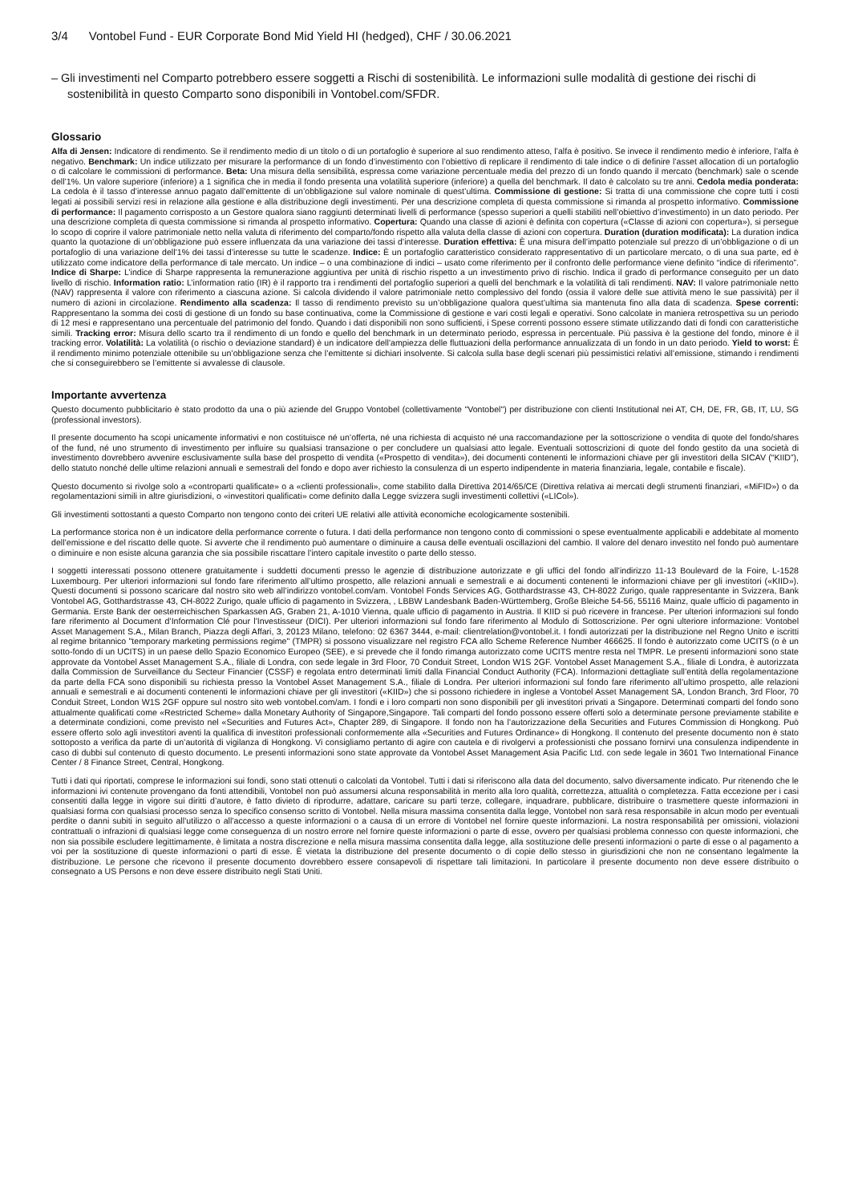3/4 Vontobel Fund - EUR Corporate Bond Mid Yield HI (hedged), CHF / 30.06.2021
– Gli investimenti nel Comparto potrebbero essere soggetti a Rischi di sostenibilità. Le informazioni sulle modalità di gestione dei rischi di sostenibilità in questo Comparto sono disponibili in Vontobel.com/SFDR.
Glossario
Alfa di Jensen: Indicatore di rendimento. Se il rendimento medio di un titolo o di un portafoglio è superiore al suo rendimento atteso, l’alfa è positivo. Se invece il rendimento medio è inferiore, l’alfa è negativo. Benchmark: Un indice utilizzato per misurare la performance di un fondo d’investimento con l’obiettivo di replicare il rendimento di tale indice o di definire l’asset allocation di un portafoglio o di calcolare le commissioni di performance. Beta: Una misura della sensibilità, espressa come variazione percentuale media del prezzo di un fondo quando il mercato (benchmark) sale o scende dell’1%. Un valore superiore (inferiore) a 1 significa che in media il fondo presenta una volatilità superiore (inferiore) a quella del benchmark. Il dato è calcolato su tre anni. Cedola media ponderata: La cedola è il tasso d’interesse annuo pagato dall’emittente di un’obbligazione sul valore nominale di quest’ultima. Commissione di gestione: Si tratta di una commissione che copre tutti i costi legati ai possibili servizi resi in relazione alla gestione e alla distribuzione degli investimenti. Per una descrizione completa di questa commissione si rimanda al prospetto informativo. Commissione di performance: Il pagamento corrisposto a un Gestore qualora siano raggiunti determinati livelli di performance (spesso superiori a quelli stabiliti nell’obiettivo d’investimento) in un dato periodo. Per una descrizione completa di questa commissione si rimanda al prospetto informativo. Copertura: Quando una classe di azioni è definita con copertura («Classe di azioni con copertura»), si persegue lo scopo di coprire il valore patrimoniale netto nella valuta di riferimento del comparto/fondo rispetto alla valuta della classe di azioni con copertura. Duration (duration modificata): La duration indica quanto la quotazione di un’obbligazione può essere influenzata da una variazione dei tassi d’interesse. Duration effettiva: È una misura dell’impatto potenziale sul prezzo di un’obbligazione o di un portafoglio di una variazione dell’1% dei tassi d’interesse su tutte le scadenze. Indice: È un portafoglio caratteristico considerato rappresentativo di un particolare mercato, o di una sua parte, ed è utilizzato come indicatore della performance di tale mercato. Un indice – o una combinazione di indici – usato come riferimento per il confronto delle performance viene definito “indice di riferimento”. Indice di Sharpe: L’indice di Sharpe rappresenta la remunerazione aggiuntiva per unità di rischio rispetto a un investimento privo di rischio. Indica il grado di performance conseguito per un dato livello di rischio. Information ratio: L’information ratio (IR) è il rapporto tra i rendimenti del portafoglio superiori a quelli del benchmark e la volatilità di tali rendimenti. NAV: Il valore patrimoniale netto (NAV) rappresenta il valore con riferimento a ciascuna azione. Si calcola dividendo il valore patrimoniale netto complessivo del fondo (ossia il valore delle sue attività meno le sue passività) per il numero di azioni in circolazione. Rendimento alla scadenza: Il tasso di rendimento previsto su un’obbligazione qualora quest’ultima sia mantenuta fino alla data di scadenza. Spese correnti: Rappresentano la somma dei costi di gestione di un fondo su base continuativa, come la Commissione di gestione e vari costi legali e operativi. Sono calcolate in maniera retrospettiva su un periodo di 12 mesi e rappresentano una percentuale del patrimonio del fondo. Quando i dati disponibili non sono sufficienti, i Spese correnti possono essere stimate utilizzando dati di fondi con caratteristiche simili. Tracking error: Misura dello scarto tra il rendimento di un fondo e quello del benchmark in un determinato periodo, espressa in percentuale. Più passiva è la gestione del fondo, minore è il tracking error. Volatilità: La volatilità (o rischio o deviazione standard) è un indicatore dell’ampiezza delle fluttuazioni della performance annualizzata di un fondo in un dato periodo. Yield to worst: È il rendimento minimo potenziale ottenibile su un’obbligazione senza che l’emittente si dichiari insolvente. Si calcola sulla base degli scenari più pessimistici relativi all’emissione, stimando i rendimenti che si conseguirebbero se l’emittente si avvalesse di clausole.
Importante avvertenza
Questo documento pubblicitario è stato prodotto da una o più aziende del Gruppo Vontobel (collettivamente "Vontobel") per distribuzione con clienti Institutional nei AT, CH, DE, FR, GB, IT, LU, SG (professional investors).
Il presente documento ha scopi unicamente informativi e non costituisce né un’offerta, né una richiesta di acquisto né una raccomandazione per la sottoscrizione o vendita di quote del fondo/shares of the fund, né uno strumento di investimento per influire su qualsiasi transazione o per concludere un qualsiasi atto legale. Eventuali sottoscrizioni di quote del fondo gestito da una società di investimento dovrebbero avvenire esclusivamente sulla base del prospetto di vendita («Prospetto di vendita»), dei documenti contenenti le informazioni chiave per gli investitori della SICAV (“KIID”), dello statuto nonché delle ultime relazioni annuali e semestrali del fondo e dopo aver richiesto la consulenza di un esperto indipendente in materia finanziaria, legale, contabile e fiscale).
Questo documento si rivolge solo a «controparti qualificate» o a «clienti professionali», come stabilito dalla Direttiva 2014/65/CE (Direttiva relativa ai mercati degli strumenti finanziari, «MiFID») o da regolamentazioni simili in altre giurisdizioni, o «investitori qualificati» come definito dalla Legge svizzera sugli investimenti collettivi («LICol»).
Gli investimenti sottostanti a questo Comparto non tengono conto dei criteri UE relativi alle attività economiche ecologicamente sostenibili.
La performance storica non è un indicatore della performance corrente o futura. I dati della performance non tengono conto di commissioni o spese eventualmente applicabili e addebitate al momento dell’emissione e del riscatto delle quote. Si avverte che il rendimento può aumentare o diminuire a causa delle eventuali oscillazioni del cambio. Il valore del denaro investito nel fondo può aumentare o diminuire e non esiste alcuna garanzia che sia possibile riscattare l’intero capitale investito o parte dello stesso.
I soggetti interessati possono ottenere gratuitamente i suddetti documenti presso le agenzie di distribuzione autorizzate e gli uffici del fondo all’indirizzo 11-13 Boulevard de la Foire, L-1528 Luxembourg. Per ulteriori informazioni sul fondo fare riferimento all’ultimo prospetto, alle relazioni annuali e semestrali e ai documenti contenenti le informazioni chiave per gli investitori («KIID»). Questi documenti si possono scaricare dal nostro sito web all’indirizzo vontobel.com/am. Vontobel Fonds Services AG, Gotthardstrasse 43, CH-8022 Zurigo, quale rappresentante in Svizzera, Bank Vontobel AG, Gotthardstrasse 43, CH-8022 Zurigo, quale ufficio di pagamento in Svizzera, , LBBW Landesbank Baden-Württemberg, Große Bleiche 54-56, 55116 Mainz, quale ufficio di pagamento in Germania. Erste Bank der oesterreichischen Sparkassen AG, Graben 21, A-1010 Vienna, quale ufficio di pagamento in Austria. Il KIID si può ricevere in francese. Per ulteriori informazioni sul fondo fare riferimento al Document d’Information Clé pour l’Investisseur (DICI). Per ulteriori informazioni sul fondo fare riferimento al Modulo di Sottoscrizione. Per ogni ulteriore informazione: Vontobel Asset Management S.A., Milan Branch, Piazza degli Affari, 3, 20123 Milano, telefono: 02 6367 3444, e-mail: clientrelation@vontobel.it. I fondi autorizzati per la distribuzione nel Regno Unito e iscritti al regime britannico "temporary marketing permissions regime" (TMPR) si possono visualizzare nel registro FCA allo Scheme Reference Number 466625. Il fondo è autorizzato come UCITS (o è un sotto-fondo di un UCITS) in un paese dello Spazio Economico Europeo (SEE), e si prevede che il fondo rimanga autorizzato come UCITS mentre resta nel TMPR. Le presenti informazioni sono state approvate da Vontobel Asset Management S.A., filiale di Londra, con sede legale in 3rd Floor, 70 Conduit Street, London W1S 2GF. Vontobel Asset Management S.A., filiale di Londra, è autorizzata dalla Commission de Surveillance du Secteur Financier (CSSF) e regolata entro determinati limiti dalla Financial Conduct Authority (FCA). Informazioni dettagliate sull’entità della regolamentazione da parte della FCA sono disponibili su richiesta presso la Vontobel Asset Management S.A., filiale di Londra. Per ulteriori informazioni sul fondo fare riferimento all’ultimo prospetto, alle relazioni annuali e semestrali e ai documenti contenenti le informazioni chiave per gli investitori («KIID») che si possono richiedere in inglese a Vontobel Asset Management SA, London Branch, 3rd Floor, 70 Conduit Street, London W1S 2GF oppure sul nostro sito web vontobel.com/am. I fondi e i loro comparti non sono disponibili per gli investitori privati a Singapore. Determinati comparti del fondo sono attualmente qualificati come «Restricted Scheme» dalla Monetary Authority of Singapore,Singapore. Tali comparti del fondo possono essere offerti solo a determinate persone previamente stabilite e a determinate condizioni, come previsto nel «Securities and Futures Act», Chapter 289, di Singapore. Il fondo non ha l’autorizzazione della Securities and Futures Commission di Hongkong. Può essere offerto solo agli investitori aventi la qualifica di investitori professionali conformemente alla «Securities and Futures Ordinance» di Hongkong. Il contenuto del presente documento non è stato sottoposto a verifica da parte di un’autorità di vigilanza di Hongkong. Vi consigliamo pertanto di agire con cautela e di rivolgervi a professionisti che possano fornirvi una consulenza indipendente in caso di dubbi sul contenuto di questo documento. Le presenti informazioni sono state approvate da Vontobel Asset Management Asia Pacific Ltd. con sede legale in 3601 Two International Finance Center / 8 Finance Street, Central, Hongkong.
Tutti i dati qui riportati, comprese le informazioni sui fondi, sono stati ottenuti o calcolati da Vontobel. Tutti i dati si riferiscono alla data del documento, salvo diversamente indicato. Pur ritenendo che le informazioni ivi contenute provengano da fonti attendibili, Vontobel non può assumersi alcuna responsabilità in merito alla loro qualità, correttezza, attualità o completezza. Fatta eccezione per i casi consentiti dalla legge in vigore sui diritti d’autore, è fatto divieto di riprodurre, adattare, caricare su parti terze, collegare, inquadrare, pubblicare, distribuire o trasmettere queste informazioni in qualsiasi forma con qualsiasi processo senza lo specifico consenso scritto di Vontobel. Nella misura massima consentita dalla legge, Vontobel non sarà resa responsabile in alcun modo per eventuali perdite o danni subiti in seguito all’utilizzo o all’accesso a queste informazioni o a causa di un errore di Vontobel nel fornire queste informazioni. La nostra responsabilità per omissioni, violazioni contrattuali o infrazioni di qualsiasi legge come conseguenza di un nostro errore nel fornire queste informazioni o parte di esse, ovvero per qualsiasi problema connesso con queste informazioni, che non sia possibile escludere legittimamente, è limitata a nostra discrezione e nella misura massima consentita dalla legge, alla sostituzione delle presenti informazioni o parte di esse o al pagamento a voi per la sostituzione di queste informazioni o parti di esse. È vietata la distribuzione del presente documento o di copie dello stesso in giurisdizioni che non ne consentano legalmente la distribuzione. Le persone che ricevono il presente documento dovrebbero essere consapevoli di rispettare tali limitazioni. In particolare il presente documento non deve essere distribuito o consegnato a US Persons e non deve essere distribuito negli Stati Uniti.